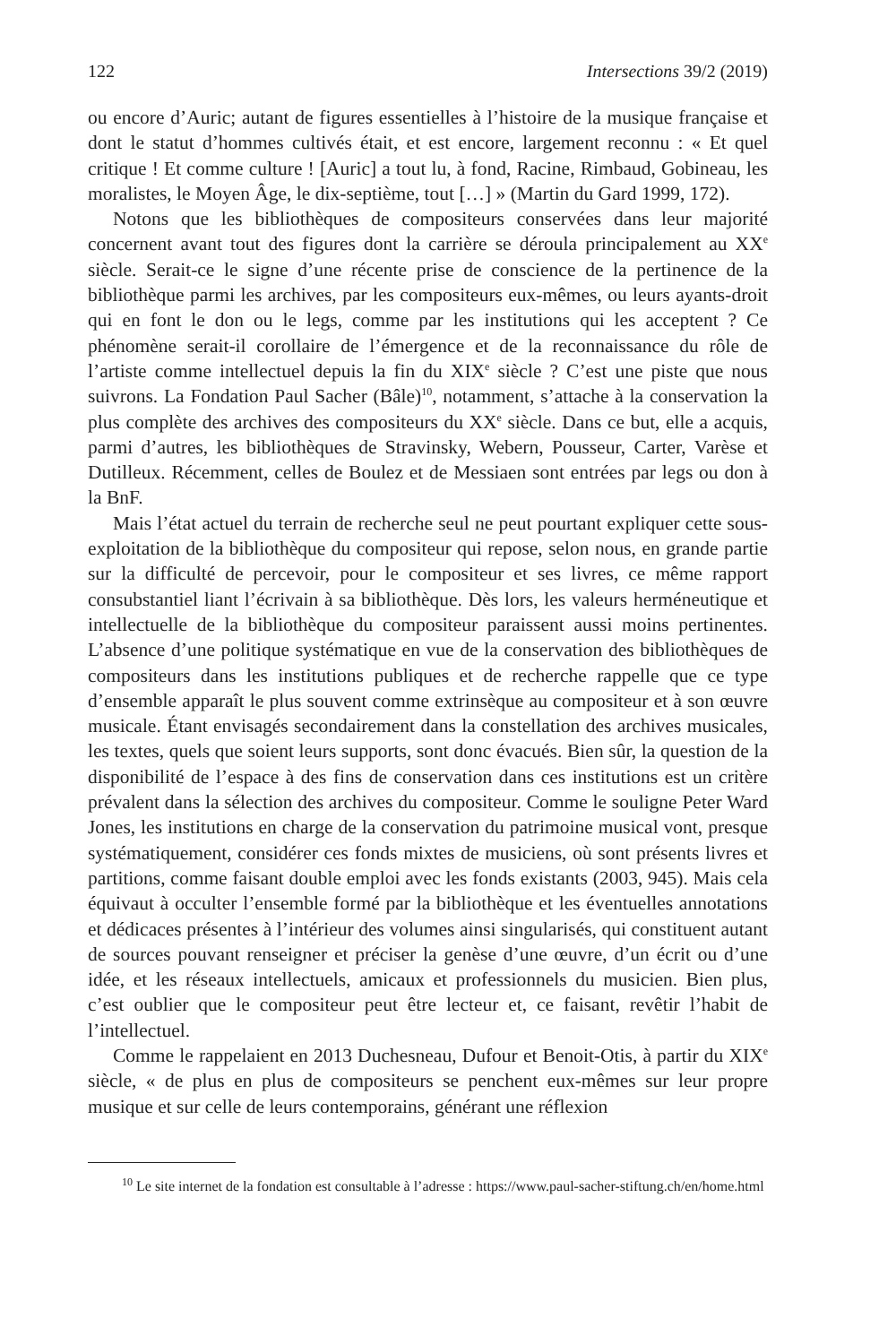122 Intersections 39/2 (2019)
ou encore d’Auric; autant de figures essentielles à l’histoire de la musique française et dont le statut d’hommes cultivés était, et est encore, largement reconnu : « Et quel critique ! Et comme culture ! [Auric] a tout lu, à fond, Racine, Rimbaud, Gobineau, les moralistes, le Moyen Âge, le dix-septième, tout […] » (Martin du Gard 1999, 172).
Notons que les bibliothèques de compositeurs conservées dans leur majorité concernent avant tout des figures dont la carrière se déroula principalement au XX<sup>e</sup> siècle. Serait-ce le signe d’une récente prise de conscience de la pertinence de la bibliothèque parmi les archives, par les compositeurs eux-mêmes, ou leurs ayants-droit qui en font le don ou le legs, comme par les institutions qui les acceptent ? Ce phénomène serait-il corollaire de l’émergence et de la reconnaissance du rôle de l’artiste comme intellectuel depuis la fin du XIX<sup>e</sup> siècle ? C’est une piste que nous suivrons. La Fondation Paul Sacher (Bâle)<sup>10</sup>, notamment, s’attache à la conservation la plus complète des archives des compositeurs du XX<sup>e</sup> siècle. Dans ce but, elle a acquis, parmi d’autres, les bibliothèques de Stravinsky, Webern, Pousseur, Carter, Varèse et Dutilleux. Récemment, celles de Boulez et de Messiaen sont entrées par legs ou don à la BnF.
Mais l’état actuel du terrain de recherche seul ne peut pourtant expliquer cette sous-exploitation de la bibliothèque du compositeur qui repose, selon nous, en grande partie sur la difficulté de percevoir, pour le compositeur et ses livres, ce même rapport consubstantiel liant l’écrivain à sa bibliothèque. Dès lors, les valeurs herméneutique et intellectuelle de la bibliothèque du compositeur paraissent aussi moins pertinentes. L’absence d’une politique systématique en vue de la conservation des bibliothèques de compositeurs dans les institutions publiques et de recherche rappelle que ce type d’ensemble apparaît le plus souvent comme extrinsèque au compositeur et à son œuvre musicale. Étant envisagés secondairement dans la constellation des archives musicales, les textes, quels que soient leurs supports, sont donc évacués. Bien sûr, la question de la disponibilité de l’espace à des fins de conservation dans ces institutions est un critère prévalent dans la sélection des archives du compositeur. Comme le souligne Peter Ward Jones, les institutions en charge de la conservation du patrimoine musical vont, presque systématiquement, considérer ces fonds mixtes de musiciens, où sont présents livres et partitions, comme faisant double emploi avec les fonds existants (2003, 945). Mais cela équivaut à occulter l’ensemble formé par la bibliothèque et les éventuelles annotations et dédicaces présentes à l’intérieur des volumes ainsi singularisés, qui constituent autant de sources pouvant renseigner et préciser la genèse d’une œuvre, d’un écrit ou d’une idée, et les réseaux intellectuels, amicaux et professionnels du musicien. Bien plus, c’est oublier que le compositeur peut être lecteur et, ce faisant, revêtir l’habit de l’intellectuel.
Comme le rappelaient en 2013 Duchesneau, Dufour et Benoit-Otis, à partir du XIX<sup>e</sup> siècle, « de plus en plus de compositeurs se penchent eux-mêmes sur leur propre musique et sur celle de leurs contemporains, générant une réflexion
<sup>10</sup> Le site internet de la fondation est consultable à l’adresse : https://www.paul-sacher-stiftung.ch/en/home.html